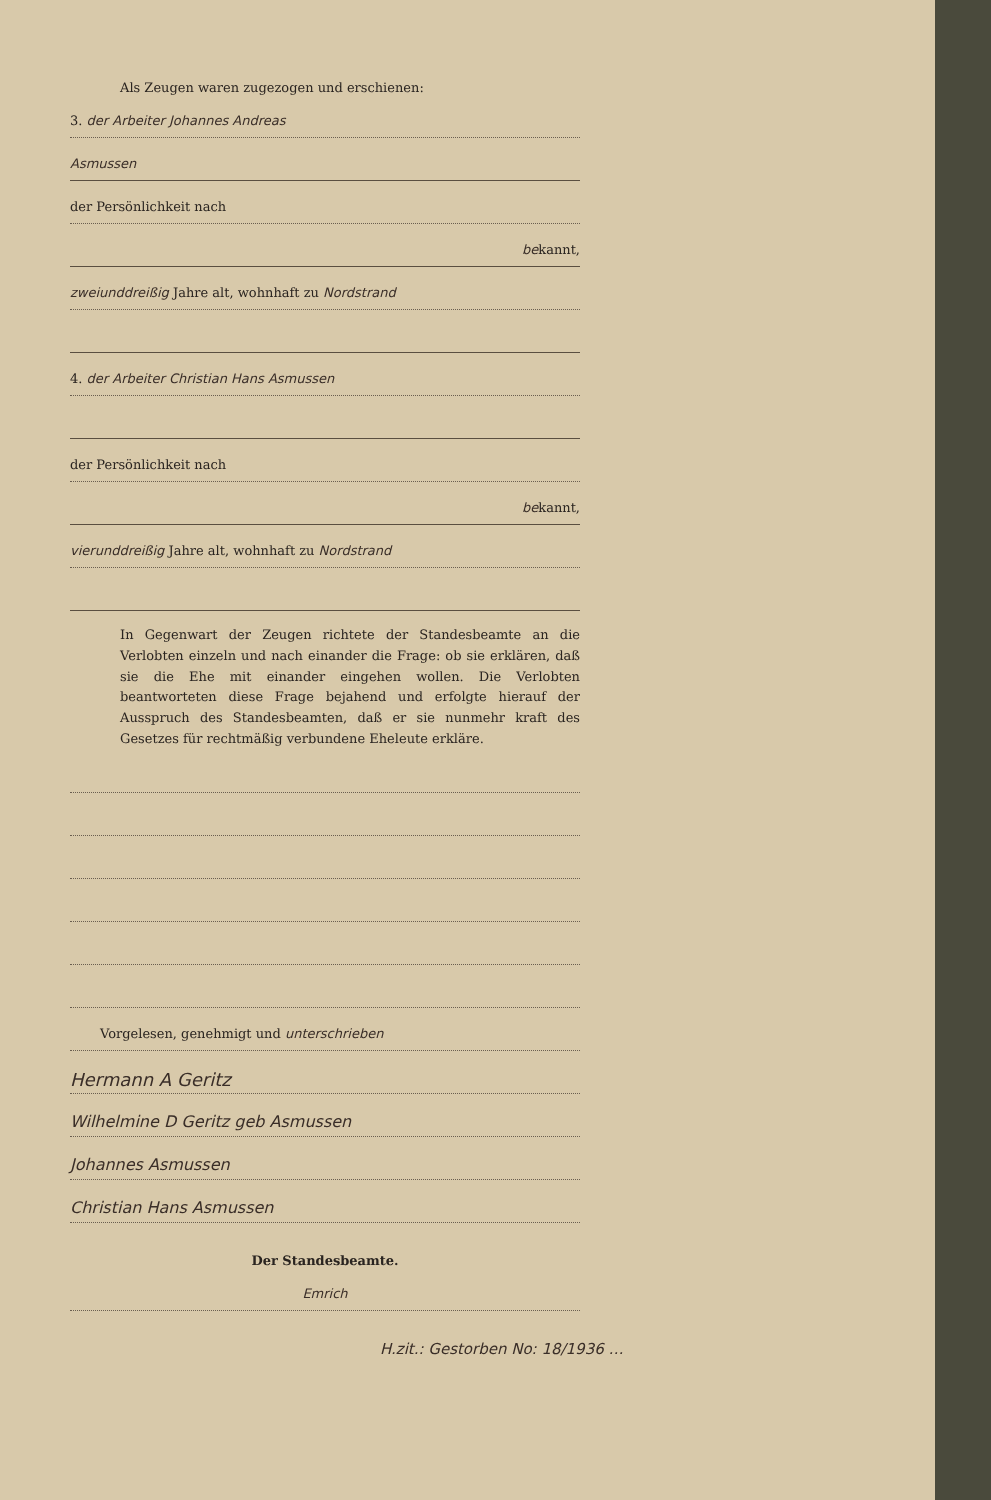Als Zeugen waren zugezogen und erschienen:
3. der Arbeiter Johannes Andreas
Asmussen
der Persönlichkeit nach
bekannt,
zweiunddreißig Jahre alt, wohnhaft zu Nordstrand
4. der Arbeiter Christian Hans Asmussen
der Persönlichkeit nach
bekannt,
vierunddreißig Jahre alt, wohnhaft zu Nordstrand
In Gegenwart der Zeugen richtete der Standesbeamte an die Verlobten einzeln und nach einander die Frage: ob sie erklären, daß sie die Ehe mit einander eingehen wollen. Die Verlobten beantworteten diese Frage bejahend und erfolgte hierauf der Ausspruch des Standesbeamten, daß er sie nunmehr kraft des Gesetzes für rechtmäßig verbundene Eheleute erkläre.
Vorgelesen, genehmigt und unterschrieben
Hermann A Geritz
Wilhelmine D Geritz geb Asmussen
Johannes Asmussen
Christian Hans Asmussen
Der Standesbeamte.
Emrich
H.zit.: Gestorben No: 18/1936 …